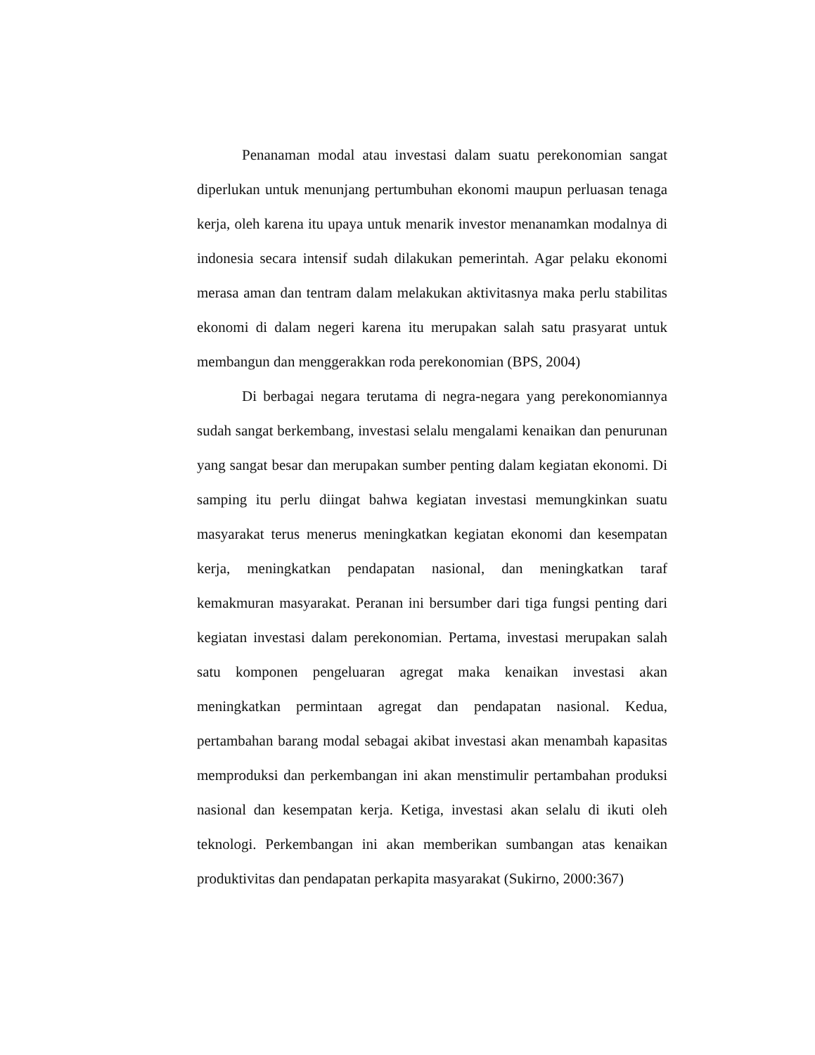Penanaman modal atau investasi dalam suatu perekonomian sangat diperlukan untuk menunjang pertumbuhan ekonomi maupun perluasan tenaga kerja, oleh karena itu upaya untuk menarik investor menanamkan modalnya di indonesia secara intensif sudah dilakukan pemerintah. Agar pelaku ekonomi merasa aman dan tentram dalam melakukan aktivitasnya maka perlu stabilitas ekonomi di dalam negeri karena itu merupakan salah satu prasyarat untuk membangun dan menggerakkan roda perekonomian (BPS, 2004)
Di berbagai negara terutama di negra-negara yang perekonomiannya sudah sangat berkembang, investasi selalu mengalami kenaikan dan penurunan yang sangat besar dan merupakan sumber penting dalam kegiatan ekonomi. Di samping itu perlu diingat bahwa kegiatan investasi memungkinkan suatu masyarakat terus menerus meningkatkan kegiatan ekonomi dan kesempatan kerja, meningkatkan pendapatan nasional, dan meningkatkan taraf kemakmuran masyarakat. Peranan ini bersumber dari tiga fungsi penting dari kegiatan investasi dalam perekonomian. Pertama, investasi merupakan salah satu komponen pengeluaran agregat maka kenaikan investasi akan meningkatkan permintaan agregat dan pendapatan nasional. Kedua, pertambahan barang modal sebagai akibat investasi akan menambah kapasitas memproduksi dan perkembangan ini akan menstimulir pertambahan produksi nasional dan kesempatan kerja. Ketiga, investasi akan selalu di ikuti oleh teknologi. Perkembangan ini akan memberikan sumbangan atas kenaikan produktivitas dan pendapatan perkapita masyarakat (Sukirno, 2000:367)